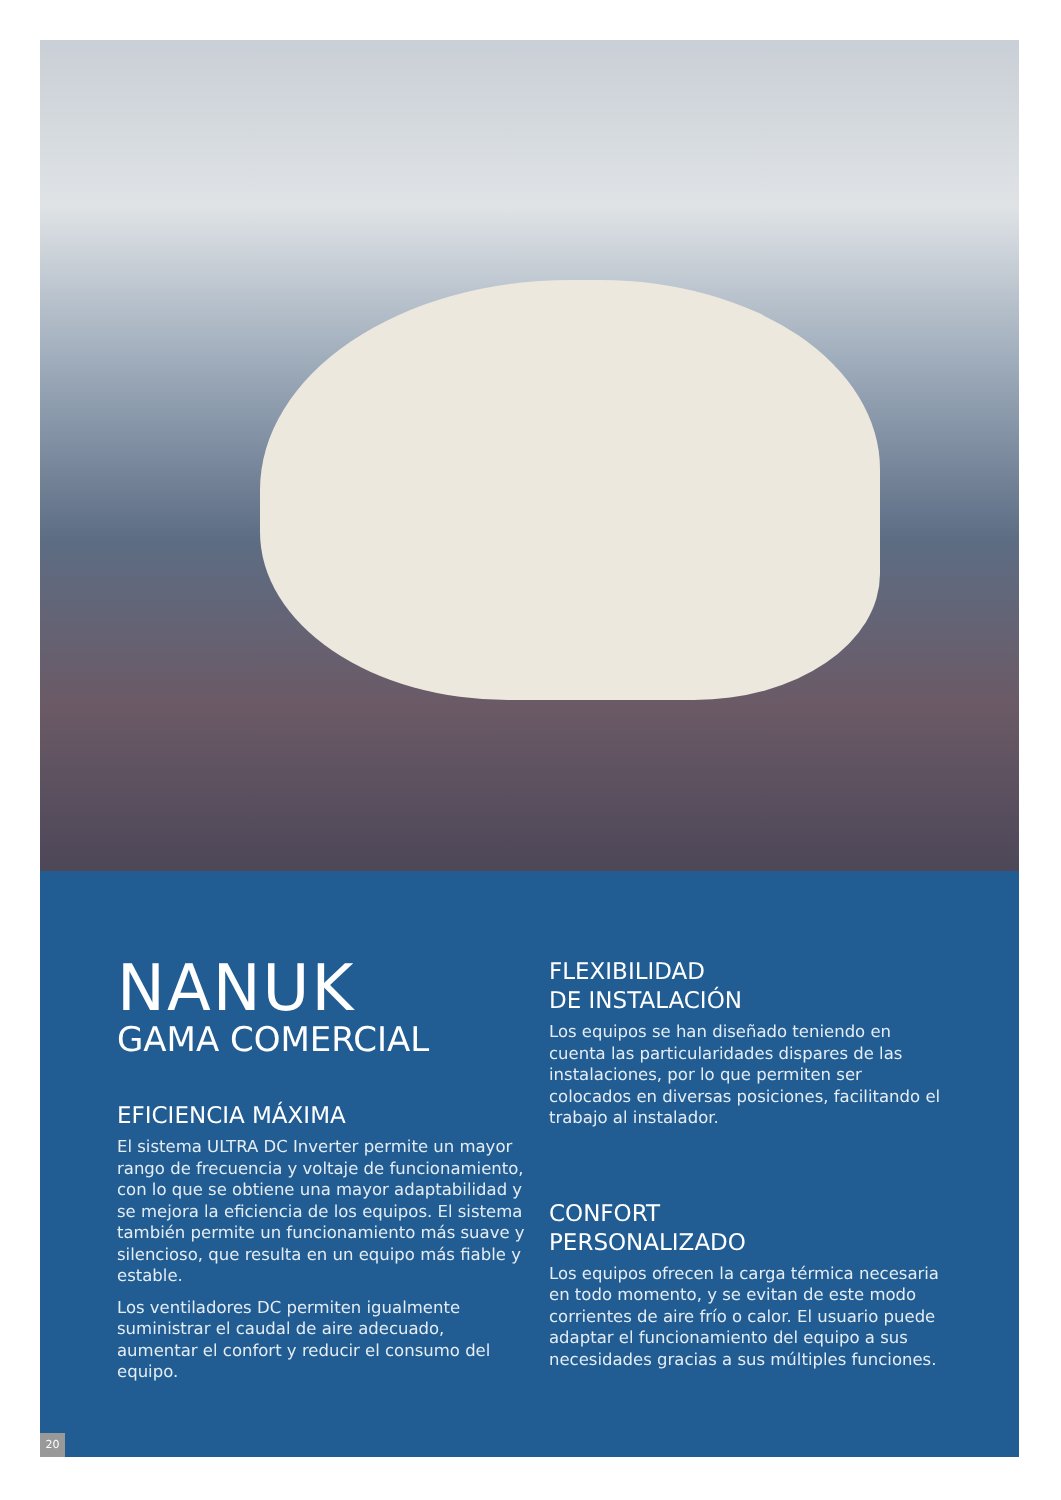NANUK
GAMA COMERCIAL
EFICIENCIA MÁXIMA
El sistema ULTRA DC Inverter permite un mayor rango de frecuencia y voltaje de funcionamiento, con lo que se obtiene una mayor adaptabilidad y se mejora la eficiencia de los equipos. El sistema también permite un funcionamiento más suave y silencioso, que resulta en un equipo más fiable y estable.
Los ventiladores DC permiten igualmente suministrar el caudal de aire adecuado, aumentar el confort y reducir el consumo del equipo.
FLEXIBILIDAD
DE INSTALACIÓN
Los equipos se han diseñado teniendo en cuenta las particularidades dispares de las instalaciones, por lo que permiten ser colocados en diversas posiciones, facilitando el trabajo al instalador.
CONFORT
PERSONALIZADO
Los equipos ofrecen la carga térmica necesaria en todo momento, y se evitan de este modo corrientes de aire frío o calor. El usuario puede adaptar el funcionamiento del equipo a sus necesidades gracias a sus múltiples funciones.
20